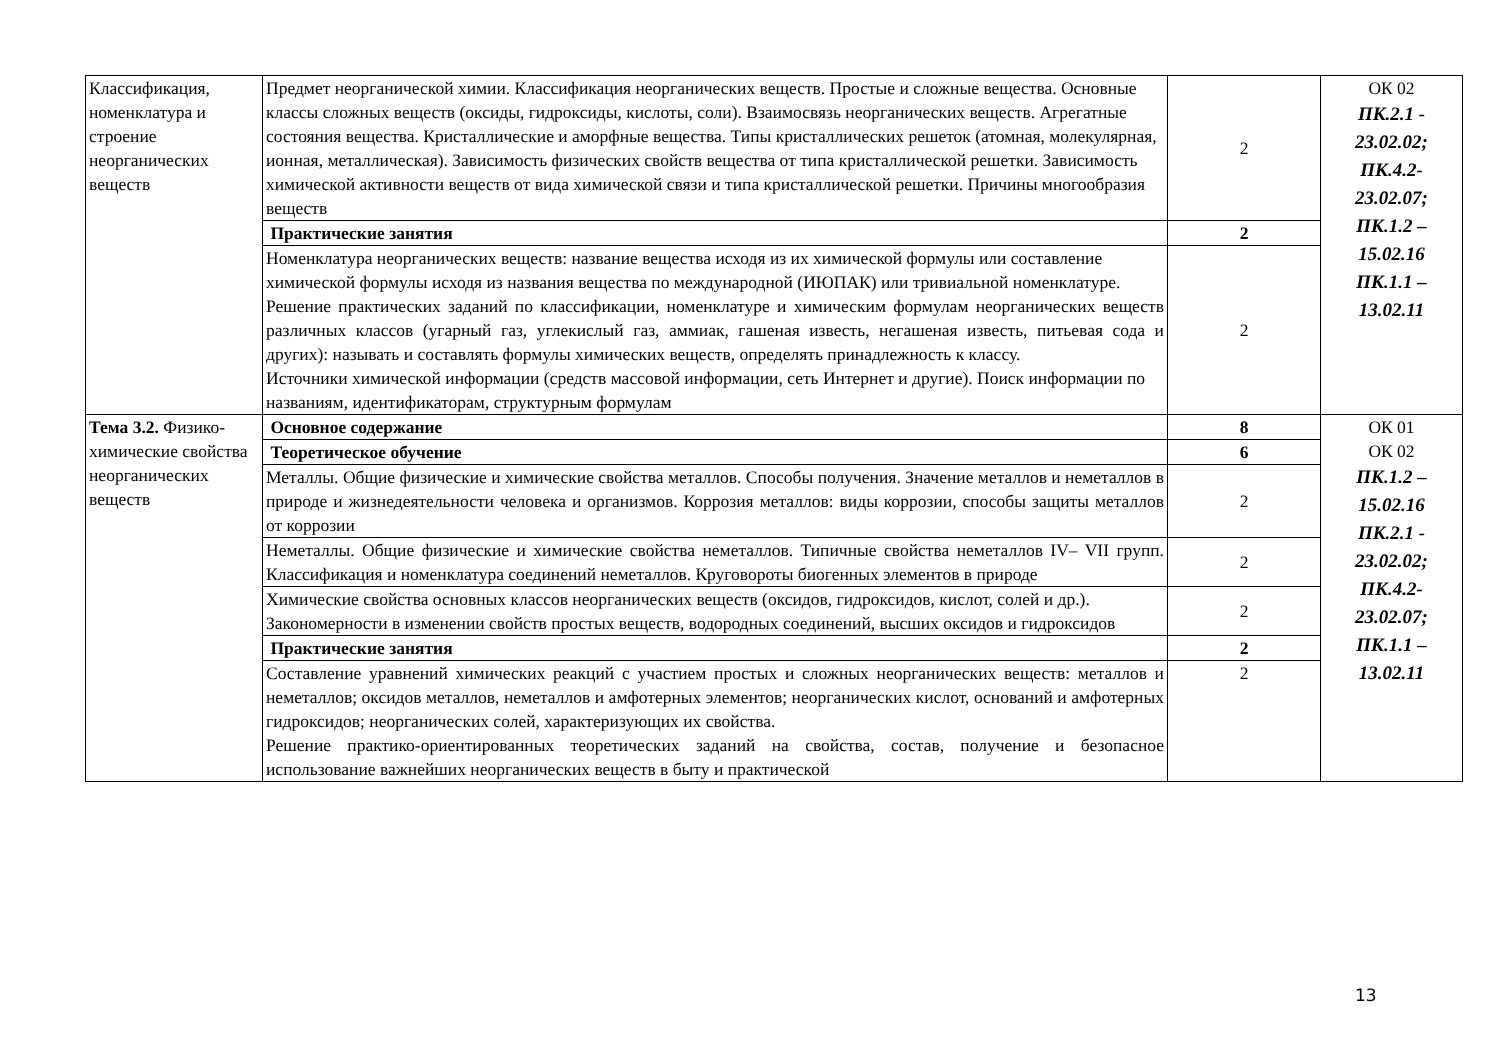| Классификация, номенклатура и строение неорганических веществ | Предмет неорганической химии. Классификация неорганических веществ. Простые и сложные вещества. Основные классы сложных веществ (оксиды, гидроксиды, кислоты, соли). Взаимосвязь неорганических веществ. Агрегатные состояния вещества. Кристаллические и аморфные вещества. Типы кристаллических решеток (атомная, молекулярная, ионная, металлическая). Зависимость физических свойств вещества от типа кристаллической решетки. Зависимость химической активности веществ от вида химической связи и типа кристаллической решетки. Причины многообразия веществ | 2 | ОК 02 ПК.2.1 - 23.02.02; ПК.4.2- 23.02.07; ПК.1.2 – 15.02.16 ПК.1.1 – 13.02.11 |
| | Практические занятия | 2 | |
| | Номенклатура неорганических веществ: название вещества исходя из их химической формулы или составление химической формулы исходя из названия вещества по международной (ИЮПАК) или тривиальной номенклатуре. Решение практических заданий по классификации, номенклатуре и химическим формулам неорганических веществ различных классов (угарный газ, углекислый газ, аммиак, гашеная известь, негашеная известь, питьевая сода и других): называть и составлять формулы химических веществ, определять принадлежность к классу. Источники химической информации (средств массовой информации, сеть Интернет и другие). Поиск информации по названиям, идентификаторам, структурным формулам | 2 | |
| Тема 3.2. Физико-химические свойства неорганических веществ | Основное содержание | 8 | ОК 01 ОК 02 ПК.1.2 – 15.02.16 ПК.2.1 - 23.02.02; ПК.4.2- 23.02.07; ПК.1.1 – 13.02.11 |
| | Теоретическое обучение | 6 | |
| | Металлы. Общие физические и химические свойства металлов. Способы получения. Значение металлов и неметаллов в природе и жизнедеятельности человека и организмов. Коррозия металлов: виды коррозии, способы защиты металлов от коррозии | 2 | |
| | Неметаллы. Общие физические и химические свойства неметаллов. Типичные свойства неметаллов IV– VII групп. Классификация и номенклатура соединений неметаллов. Круговороты биогенных элементов в природе | 2 | |
| | Химические свойства основных классов неорганических веществ (оксидов, гидроксидов, кислот, солей и др.). Закономерности в изменении свойств простых веществ, водородных соединений, высших оксидов и гидроксидов | 2 | |
| | Практические занятия | 2 | |
| | Составление уравнений химических реакций с участием простых и сложных неорганических веществ: металлов и неметаллов; оксидов металлов, неметаллов и амфотерных элементов; неорганических кислот, оснований и амфотерных гидроксидов; неорганических солей, характеризующих их свойства. Решение практико-ориентированных теоретических заданий на свойства, состав, получение и безопасное использование важнейших неорганических веществ в быту и практической | 2 | |
13